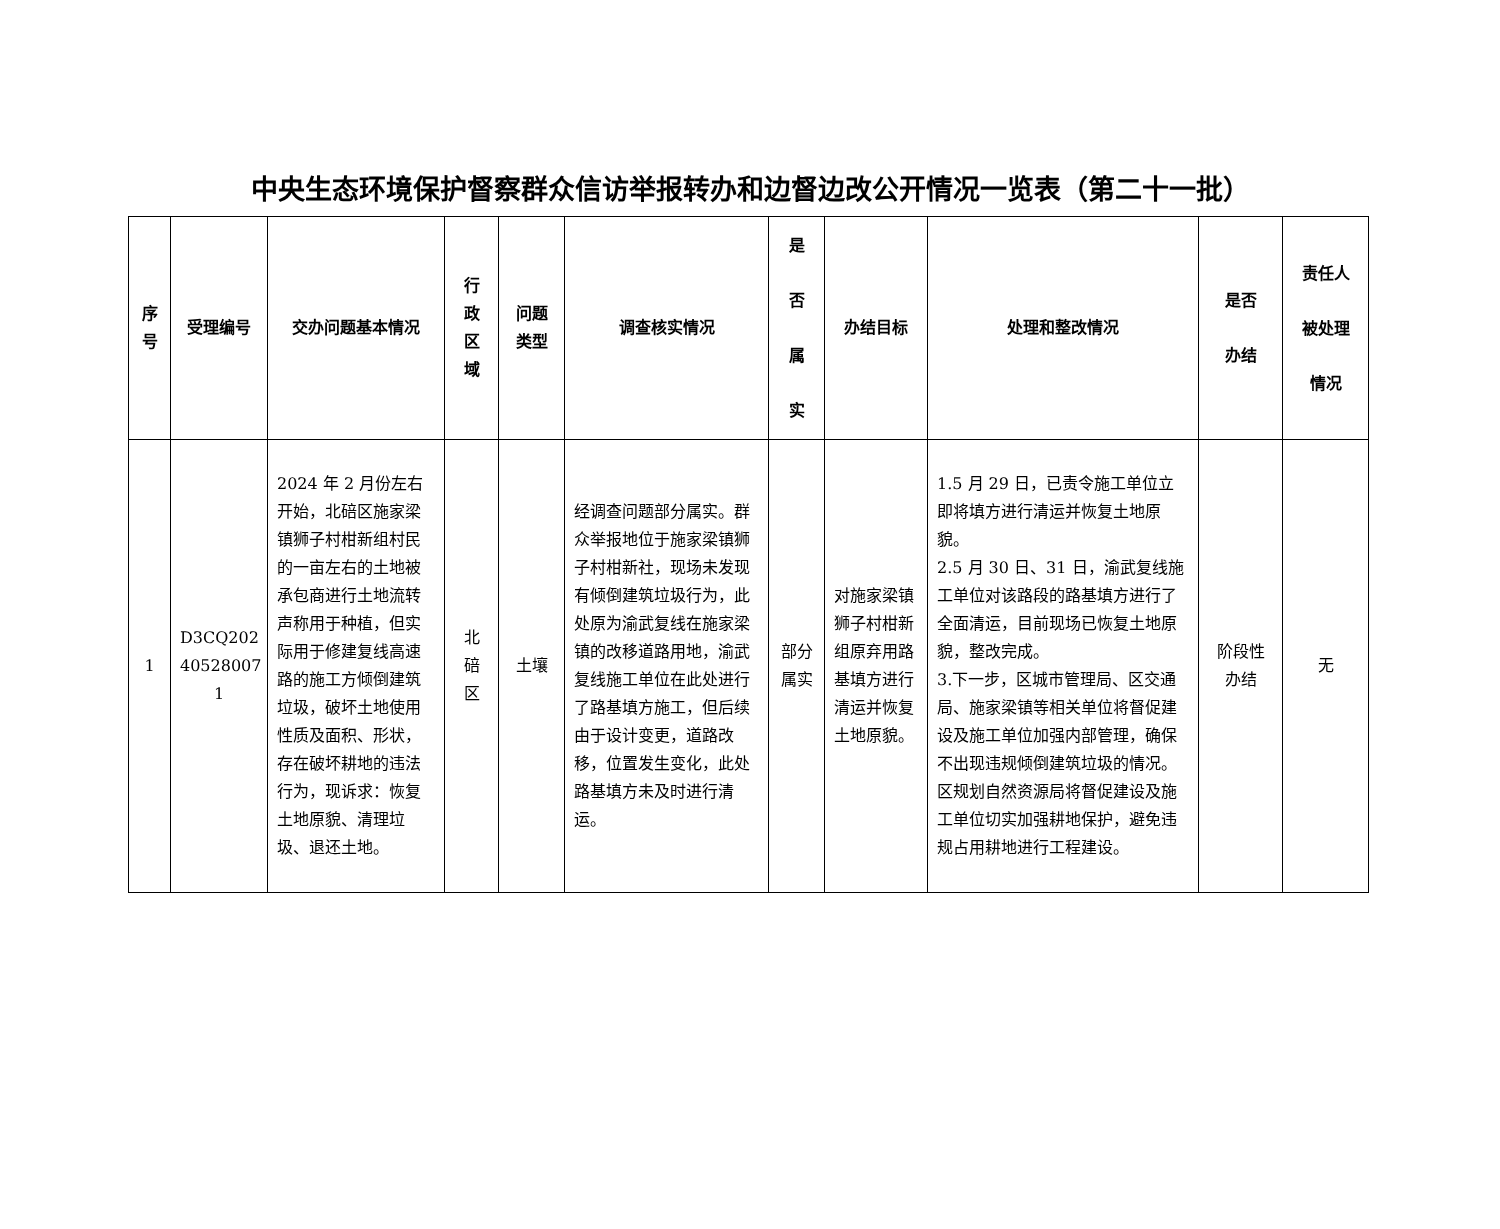中央生态环境保护督察群众信访举报转办和边督边改公开情况一览表（第二十一批）
| 序 号 | 受理编号 | 交办问题基本情况 | 行 政 区 域 | 问题 类型 | 调查核实情况 | 是 否 属 实 | 办结目标 | 处理和整改情况 | 是否 办结 | 责任人 被处理 情况 |
| --- | --- | --- | --- | --- | --- | --- | --- | --- | --- | --- |
| 1 | D3CQ202 40528007 1 | 2024 年 2 月份左右开始，北碚区施家梁镇狮子村柑新组村民的一亩左右的土地被承包商进行土地流转声称用于种植，但实际用于修建复线高速路的施工方倾倒建筑垃圾，破坏土地使用性质及面积、形状，存在破坏耕地的违法行为，现诉求：恢复土地原貌、清理垃圾、退还土地。 | 北 碚 区 | 土壤 | 经调查问题部分属实。群众举报地位于施家梁镇狮子村柑新社，现场未发现有倾倒建筑垃圾行为，此处原为渝武复线在施家梁镇的改移道路用地，渝武复线施工单位在此处进行了路基填方施工，但后续由于设计变更，道路改移，位置发生变化，此处路基填方未及时进行清运。 | 部分 属实 | 对施家梁镇狮子村柑新组原弃用路基填方进行清运并恢复土地原貌。 | 1.5 月 29 日，已责令施工单位立即将填方进行清运并恢复土地原貌。 2.5 月 30 日、31 日，渝武复线施工单位对该路段的路基填方进行了全面清运，目前现场已恢复土地原貌，整改完成。 3.下一步，区城市管理局、区交通局、施家梁镇等相关单位将督促建设及施工单位加强内部管理，确保不出现违规倾倒建筑垃圾的情况。区规划自然资源局将督促建设及施工单位切实加强耕地保护，避免违规占用耕地进行工程建设。 | 阶段性 办结 | 无 |